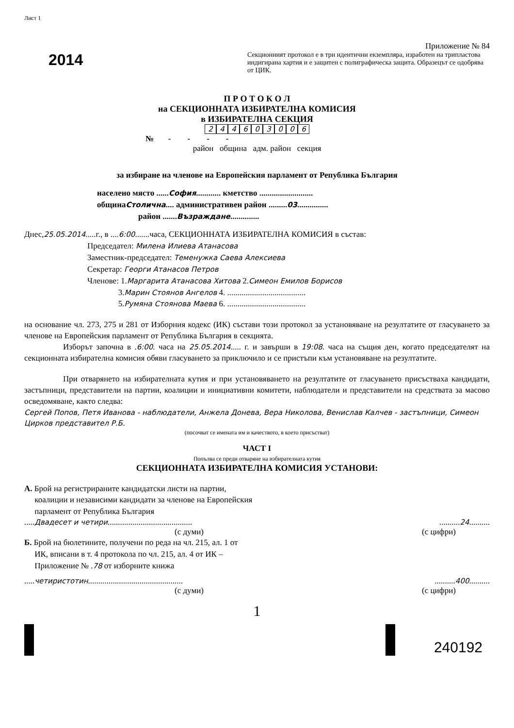Лист 1
2014
Приложение № 84
Секционният протокол е в три идентични екземпляра, изработен на трипластова индигирана хартия и е защитен с полиграфическа защита. Образецът се одобрява от ЦИК.
П Р О Т О К О Л
на СЕКЦИОННАТА ИЗБИРАТЕЛНА КОМИСИЯ
в ИЗБИРАТЕЛНА СЕКЦИЯ
244603006
№ - - - -
район община адм. район секция
за избиране на членове на Европейския парламент от Република България
населено място ......София............ кметство ..........................
общинаСтолична.... административен район .........03...............
район .......Възраждане..............
Днес,25.05.2014.....г., в ....6:00.......часа, СЕКЦИОННАТА ИЗБИРАТЕЛНА КОМИСИЯ в състав:
Председател: Милена Илиева Атанасова
Заместник-председател: Теменужка Саева Алексиева
Секретар: Георги Атанасов Петров
Членове: 1.Маргарита Атанасова Хитова 2.Симеон Емилов Борисов
3.Марин Стоянов Ангелов 4. ......................................
5.Румяна Стоянова Маева 6. ......................................
на основание чл. 273, 275 и 281 от Изборния кодекс (ИК) състави този протокол за установяване на резултатите от гласуването за членове на Европейския парламент от Република България в секцията.
Изборът започна в .6:00. часа на 25.05.2014..... г. и завърши в 19:08. часа на същия ден, когато председателят на секционната избирателна комисия обяви гласуването за приключило и се пристъпи към установяване на резултатите.
При отварянето на избирателната кутия и при установяването на резултатите от гласуването присъстваха кандидати, застъпници, представители на партии, коалиции и инициативни комитети, наблюдатели и представители на средствата за масово осведомяване, както следва:
Сергей Попов, Петя Иванова - наблюдатели, Анжела Донева, Вера Николова, Венислав Калчев - застъпници, Симеон Цирков представител Р.Б.
(посочват се имената им и качеството, в което присъстват)
ЧАСТ І
Попълва се преди отваряне на избирателната кутия
СЕКЦИОННАТА ИЗБИРАТЕЛНА КОМИСИЯ УСТАНОВИ:
А. Брой на регистрираните кандидатски листи на партии,
коалиции и независими кандидати за членове на Европейския
парламент от Република България
.....Двадесет и четири...................................................24..........
(с думи) (с цифри)
Б. Брой на бюлетините, получени по реда на чл. 215, ал. 1 от
ИК, вписани в т. 4 протокола по чл. 215, ал. 4 от ИК –
Приложение № .78 от изборните книжа
.....четиристотин........................................................400..........
(с думи) (с цифри)
1
240192